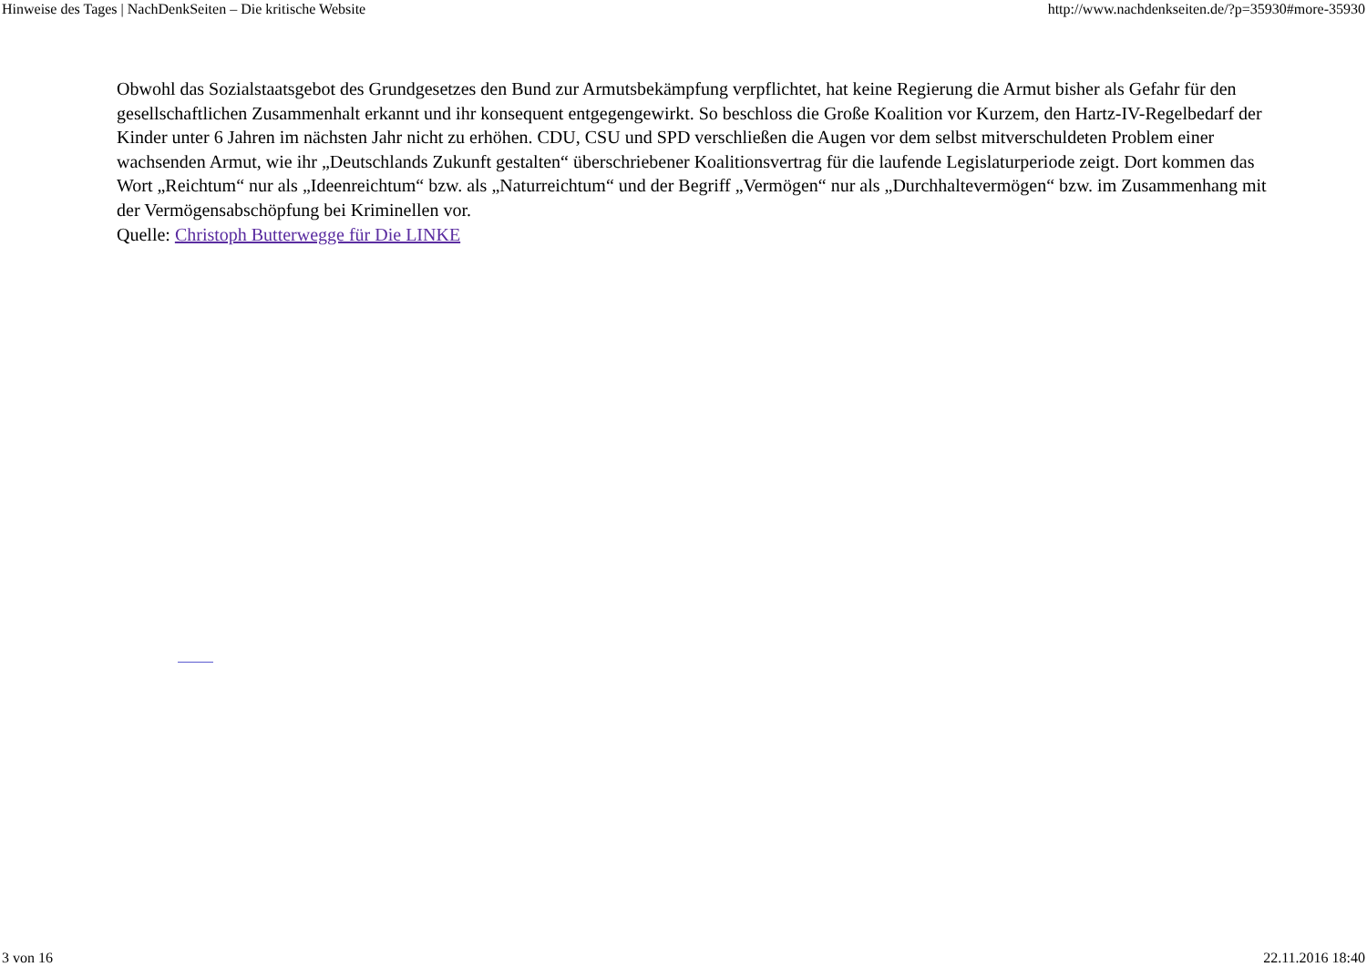Hinweise des Tages | NachDenkSeiten – Die kritische Website http://www.nachdenkseiten.de/?p=35930#more-35930
Obwohl das Sozialstaatsgebot des Grundgesetzes den Bund zur Armutsbekämpfung verpflichtet, hat keine Regierung die Armut bisher als Gefahr für den gesellschaftlichen Zusammenhalt erkannt und ihr konsequent entgegengewirkt. So beschloss die Große Koalition vor Kurzem, den Hartz-IV-Regelbedarf der Kinder unter 6 Jahren im nächsten Jahr nicht zu erhöhen. CDU, CSU und SPD verschließen die Augen vor dem selbst mitverschuldeten Problem einer wachsenden Armut, wie ihr „Deutschlands Zukunft gestalten“ überschriebener Koalitionsvertrag für die laufende Legislaturperiode zeigt. Dort kommen das Wort „Reichtum“ nur als „Ideenreichtum“ bzw. als „Naturreichtum“ und der Begriff „Vermögen“ nur als „Durchhaltevermögen“ bzw. im Zusammenhang mit der Vermögensabschöpfung bei Kriminellen vor.
Quelle: Christoph Butterwegge für Die LINKE
3 von 16 22.11.2016 18:40